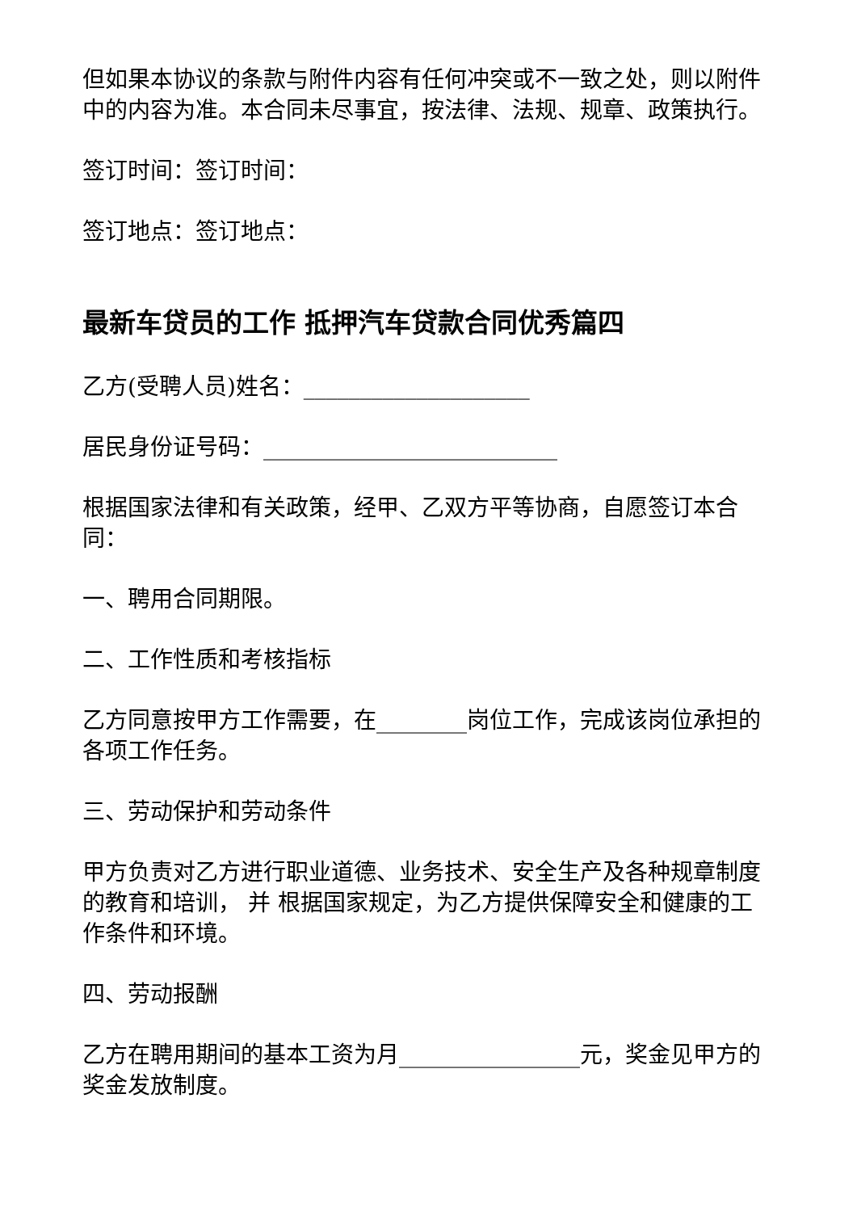但如果本协议的条款与附件内容有任何冲突或不一致之处，则以附件中的内容为准。本合同未尽事宜，按法律、法规、规章、政策执行。
签订时间：签订时间：
签订地点：签订地点：
最新车贷员的工作 抵押汽车贷款合同优秀篇四
乙方(受聘人员)姓名：____________________
居民身份证号码：__________________________
根据国家法律和有关政策，经甲、乙双方平等协商，自愿签订本合同：
一、聘用合同期限。
二、工作性质和考核指标
乙方同意按甲方工作需要，在________岗位工作，完成该岗位承担的各项工作任务。
三、劳动保护和劳动条件
甲方负责对乙方进行职业道德、业务技术、安全生产及各种规章制度的教育和培训， 并 根据国家规定，为乙方提供保障安全和健康的工作条件和环境。
四、劳动报酬
乙方在聘用期间的基本工资为月________________元，奖金见甲方的奖金发放制度。